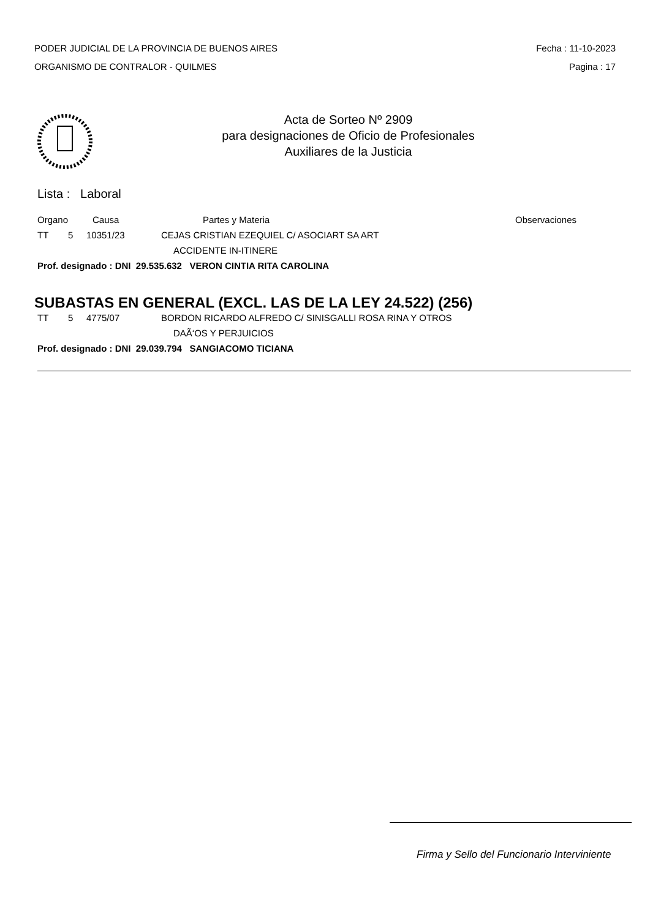PODER JUDICIAL DE LA PROVINCIA DE BUENOS AIRES
ORGANISMO DE CONTRALOR - QUILMES
Fecha : 11-10-2023
Pagina : 17
Acta de Sorteo Nº 2909
para designaciones de Oficio de Profesionales
Auxiliares de la Justicia
Lista : Laboral
Organo Causa Partes y Materia Observaciones
TT 5 10351/23 CEJAS CRISTIAN EZEQUIEL C/ ASOCIART SA ART
ACCIDENTE IN-ITINERE
Prof. designado : DNI 29.535.632 VERON CINTIA RITA CAROLINA
SUBASTAS EN GENERAL (EXCL. LAS DE LA LEY 24.522) (256)
TT 5 4775/07 BORDON RICARDO ALFREDO C/ SINISGALLI ROSA RINA Y OTROS
DAÃ‘OS Y PERJUICIOS
Prof. designado : DNI 29.039.794 SANGIACOMO TICIANA
Firma y Sello del Funcionario Interviniente